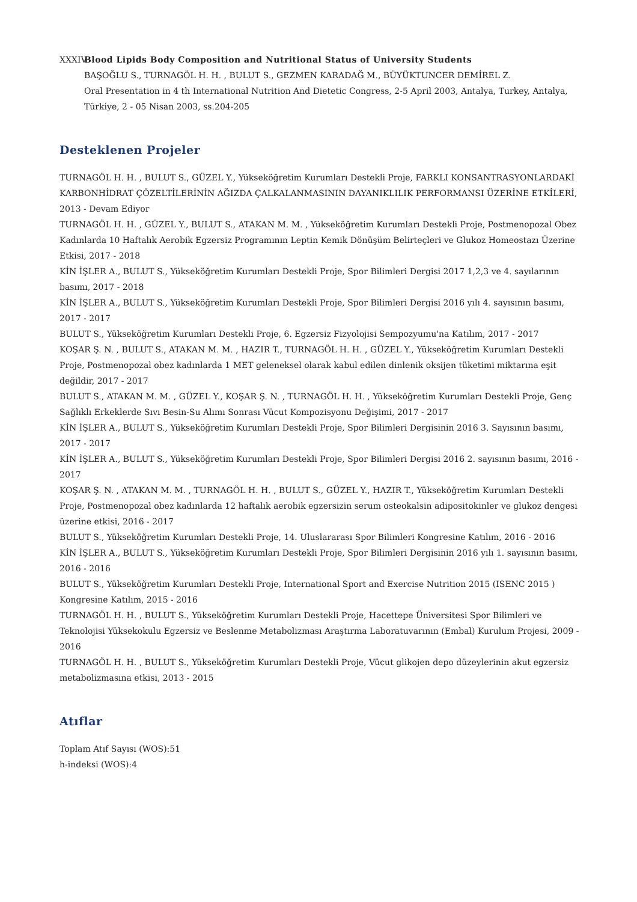XXXIV.
Blood Lipids Body Composition and Nutritional Status of University Students
BAŞOĞLU S., TURNAGÖL H. H. , BULUT S., GEZMEN KARADAĞ M., BÜYÜKTUNCER DEMİREL Z.
Oral Presentation in 4 th International Nutrition And Dietetic Congress, 2-5 April 2003, Antalya, Turkey, Antalya, Türkiye, 2 - 05 Nisan 2003, ss.204-205
Desteklenen Projeler
TURNAGÖL H. H. , BULUT S., GÜZEL Y., Yükseköğretim Kurumları Destekli Proje, FARKLI KONSANTRASYONLARDAKİ KARBONHİDRAT ÇÖZELTİLERİNİN AĞIZDA ÇALKALANMASININ DAYANIKLILIK PERFORMANSI ÜZERİNE ETKİLERİ, 2013 - Devam Ediyor
TURNAGÖL H. H. , GÜZEL Y., BULUT S., ATAKAN M. M. , Yükseköğretim Kurumları Destekli Proje, Postmenopozal Obez Kadınlarda 10 Haftalık Aerobik Egzersiz Programının Leptin Kemik Dönüşüm Belirteçleri ve Glukoz Homeostazı Üzerine Etkisi, 2017 - 2018
KİN İŞLER A., BULUT S., Yükseköğretim Kurumları Destekli Proje, Spor Bilimleri Dergisi 2017 1,2,3 ve 4. sayılarının basımı, 2017 - 2018
KİN İŞLER A., BULUT S., Yükseköğretim Kurumları Destekli Proje, Spor Bilimleri Dergisi 2016 yılı 4. sayısının basımı, 2017 - 2017
BULUT S., Yükseköğretim Kurumları Destekli Proje, 6. Egzersiz Fizyolojisi Sempozyumu'na Katılım, 2017 - 2017
KOŞAR Ş. N. , BULUT S., ATAKAN M. M. , HAZIR T., TURNAGÖL H. H. , GÜZEL Y., Yükseköğretim Kurumları Destekli Proje, Postmenopozal obez kadınlarda 1 MET geleneksel olarak kabul edilen dinlenik oksijen tüketimi miktarına eşit değildir, 2017 - 2017
BULUT S., ATAKAN M. M. , GÜZEL Y., KOŞAR Ş. N. , TURNAGÖL H. H. , Yükseköğretim Kurumları Destekli Proje, Genç Sağlıklı Erkeklerde Sıvı Besin-Su Alımı Sonrası Vücut Kompozisyonu Değişimi, 2017 - 2017
KİN İŞLER A., BULUT S., Yükseköğretim Kurumları Destekli Proje, Spor Bilimleri Dergisinin 2016 3. Sayısının basımı, 2017 - 2017
KİN İŞLER A., BULUT S., Yükseköğretim Kurumları Destekli Proje, Spor Bilimleri Dergisi 2016 2. sayısının basımı, 2016 - 2017
KOŞAR Ş. N. , ATAKAN M. M. , TURNAGÖL H. H. , BULUT S., GÜZEL Y., HAZIR T., Yükseköğretim Kurumları Destekli Proje, Postmenopozal obez kadınlarda 12 haftalık aerobik egzersizin serum osteokalsin adipositokinler ve glukoz dengesi üzerine etkisi, 2016 - 2017
BULUT S., Yükseköğretim Kurumları Destekli Proje, 14. Uluslararası Spor Bilimleri Kongresine Katılım, 2016 - 2016
KİN İŞLER A., BULUT S., Yükseköğretim Kurumları Destekli Proje, Spor Bilimleri Dergisinin 2016 yılı 1. sayısının basımı, 2016 - 2016
BULUT S., Yükseköğretim Kurumları Destekli Proje, International Sport and Exercise Nutrition 2015 (ISENC 2015 ) Kongresine Katılım, 2015 - 2016
TURNAGÖL H. H. , BULUT S., Yükseköğretim Kurumları Destekli Proje, Hacettepe Üniversitesi Spor Bilimleri ve Teknolojisi Yüksekokulu Egzersiz ve Beslenme Metabolizması Araştırma Laboratuvarının (Embal) Kurulum Projesi, 2009 - 2016
TURNAGÖL H. H. , BULUT S., Yükseköğretim Kurumları Destekli Proje, Vücut glikojen depo düzeylerinin akut egzersiz metabolizmasına etkisi, 2013 - 2015
Atıflar
Toplam Atıf Sayısı (WOS):51
h-indeksi (WOS):4